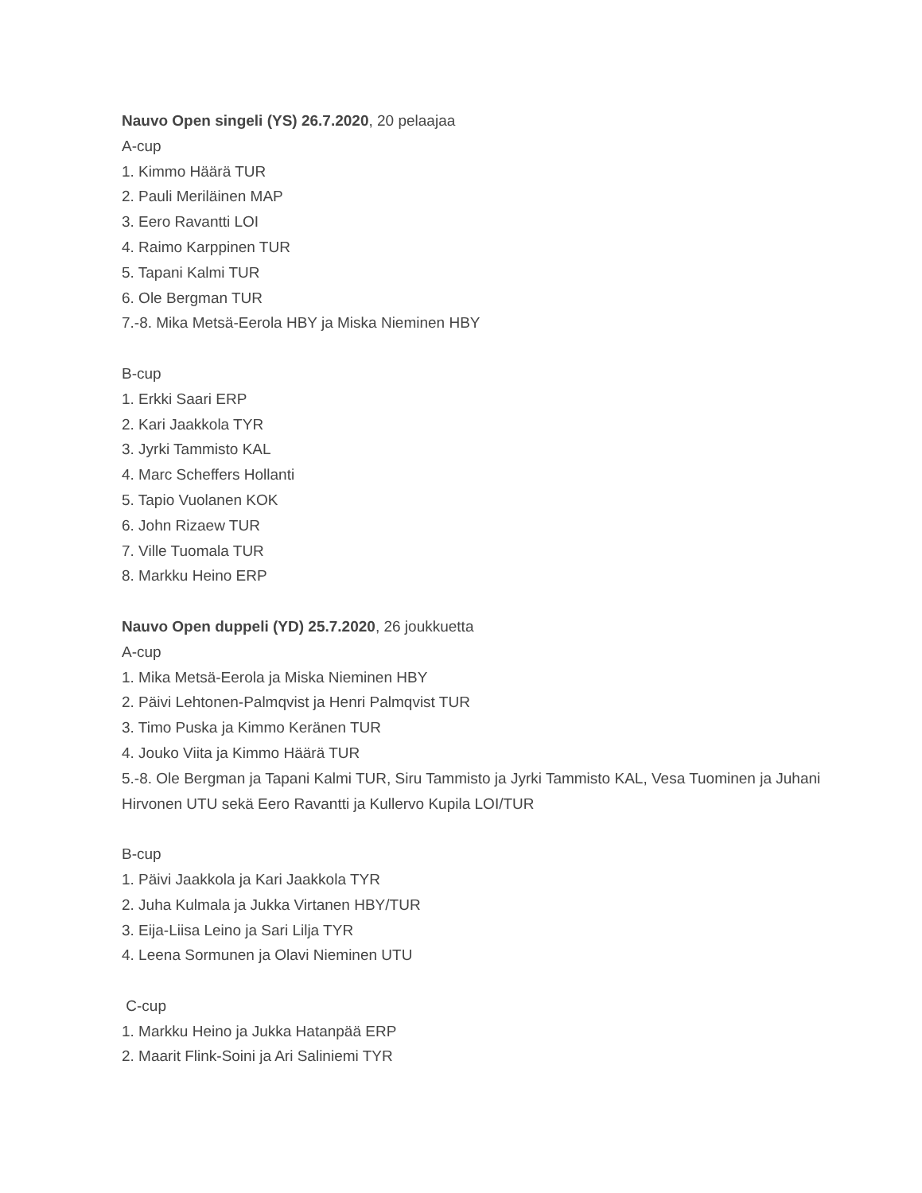Nauvo Open singeli (YS) 26.7.2020, 20 pelaajaa
A-cup
1. Kimmo Häärä TUR
2. Pauli Meriläinen MAP
3. Eero Ravantti LOI
4. Raimo Karppinen TUR
5. Tapani Kalmi TUR
6. Ole Bergman TUR
7.-8. Mika Metsä-Eerola HBY ja Miska Nieminen HBY
B-cup
1. Erkki Saari ERP
2. Kari Jaakkola TYR
3. Jyrki Tammisto KAL
4. Marc Scheffers Hollanti
5. Tapio Vuolanen KOK
6. John Rizaew TUR
7. Ville Tuomala TUR
8. Markku Heino ERP
Nauvo Open duppeli (YD) 25.7.2020, 26 joukkuetta
A-cup
1. Mika Metsä-Eerola ja Miska Nieminen HBY
2. Päivi Lehtonen-Palmqvist ja Henri Palmqvist TUR
3. Timo Puska ja Kimmo Keränen TUR
4. Jouko Viita ja Kimmo Häärä TUR
5.-8. Ole Bergman ja Tapani Kalmi TUR, Siru Tammisto ja Jyrki Tammisto KAL, Vesa Tuominen ja Juhani Hirvonen UTU sekä Eero Ravantti ja Kullervo Kupila LOI/TUR
B-cup
1. Päivi Jaakkola ja Kari Jaakkola TYR
2. Juha Kulmala ja Jukka Virtanen HBY/TUR
3. Eija-Liisa Leino ja Sari Lilja TYR
4. Leena Sormunen ja Olavi Nieminen UTU
C-cup
1. Markku Heino ja Jukka Hatanpää ERP
2. Maarit Flink-Soini ja Ari Saliniemi TYR